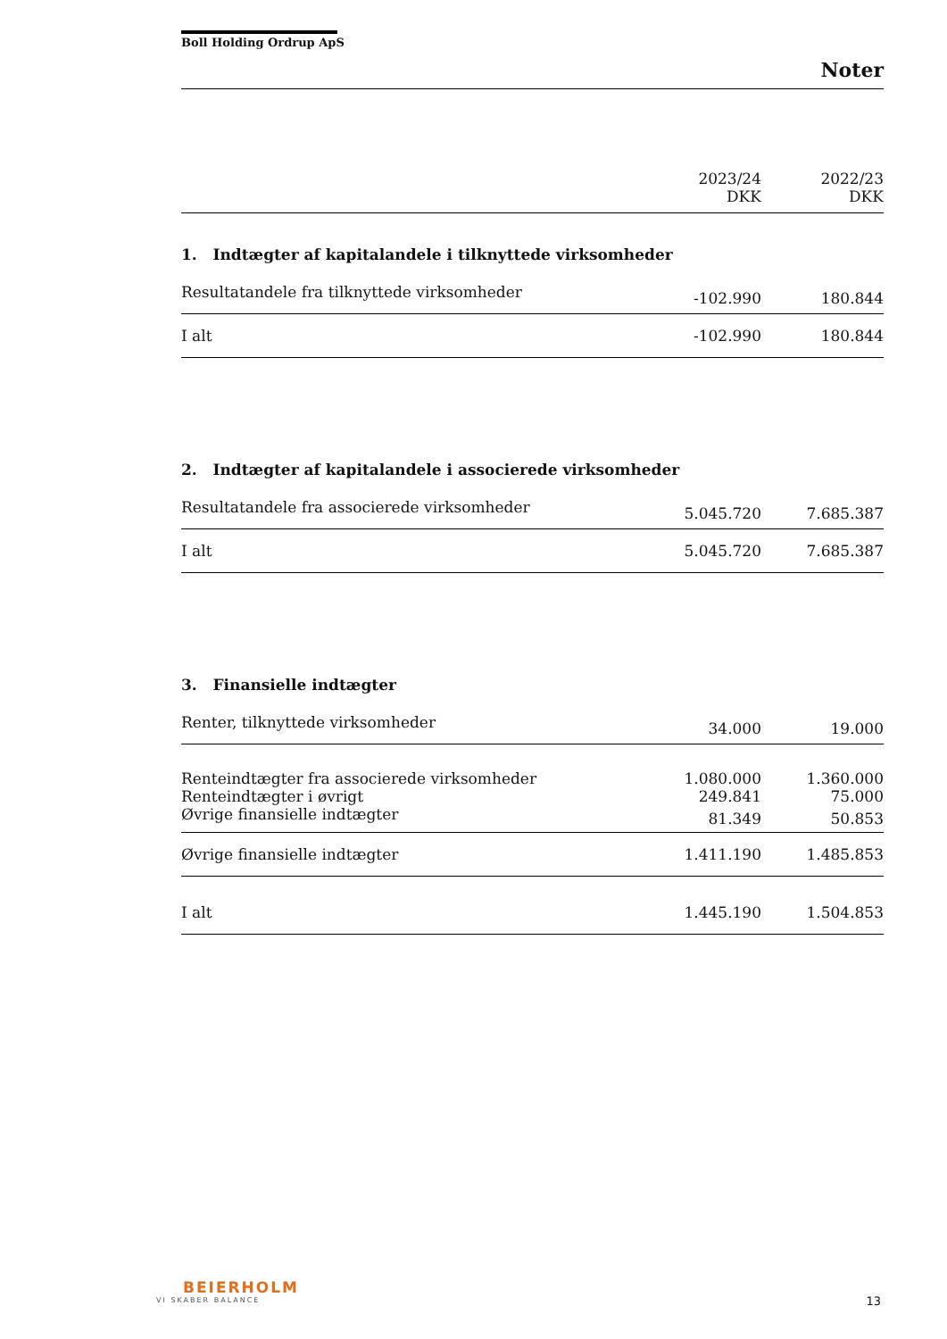Boll Holding Ordrup ApS
Noter
| | 2023/24 | | 2022/23 |
| | DKK | | DKK |
1. Indtægter af kapitalandele i tilknyttede virksomheder
| Resultatandele fra tilknyttede virksomheder | -102.990 | | 180.844 |
| I alt | -102.990 | | 180.844 |
2. Indtægter af kapitalandele i associerede virksomheder
| Resultatandele fra associerede virksomheder | 5.045.720 | | 7.685.387 |
| I alt | 5.045.720 | | 7.685.387 |
3. Finansielle indtægter
| Renter, tilknyttede virksomheder | 34.000 | | 19.000 |
| Renteindtægter fra associerede virksomheder | 1.080.000 | | 1.360.000 |
| Renteindtægter i øvrigt | 249.841 | | 75.000 |
| Øvrige finansielle indtægter | 81.349 | | 50.853 |
| Øvrige finansielle indtægter | 1.411.190 | | 1.485.853 |
| I alt | 1.445.190 | | 1.504.853 |
BEIERHOLM
VI SKABER BALANCE
13